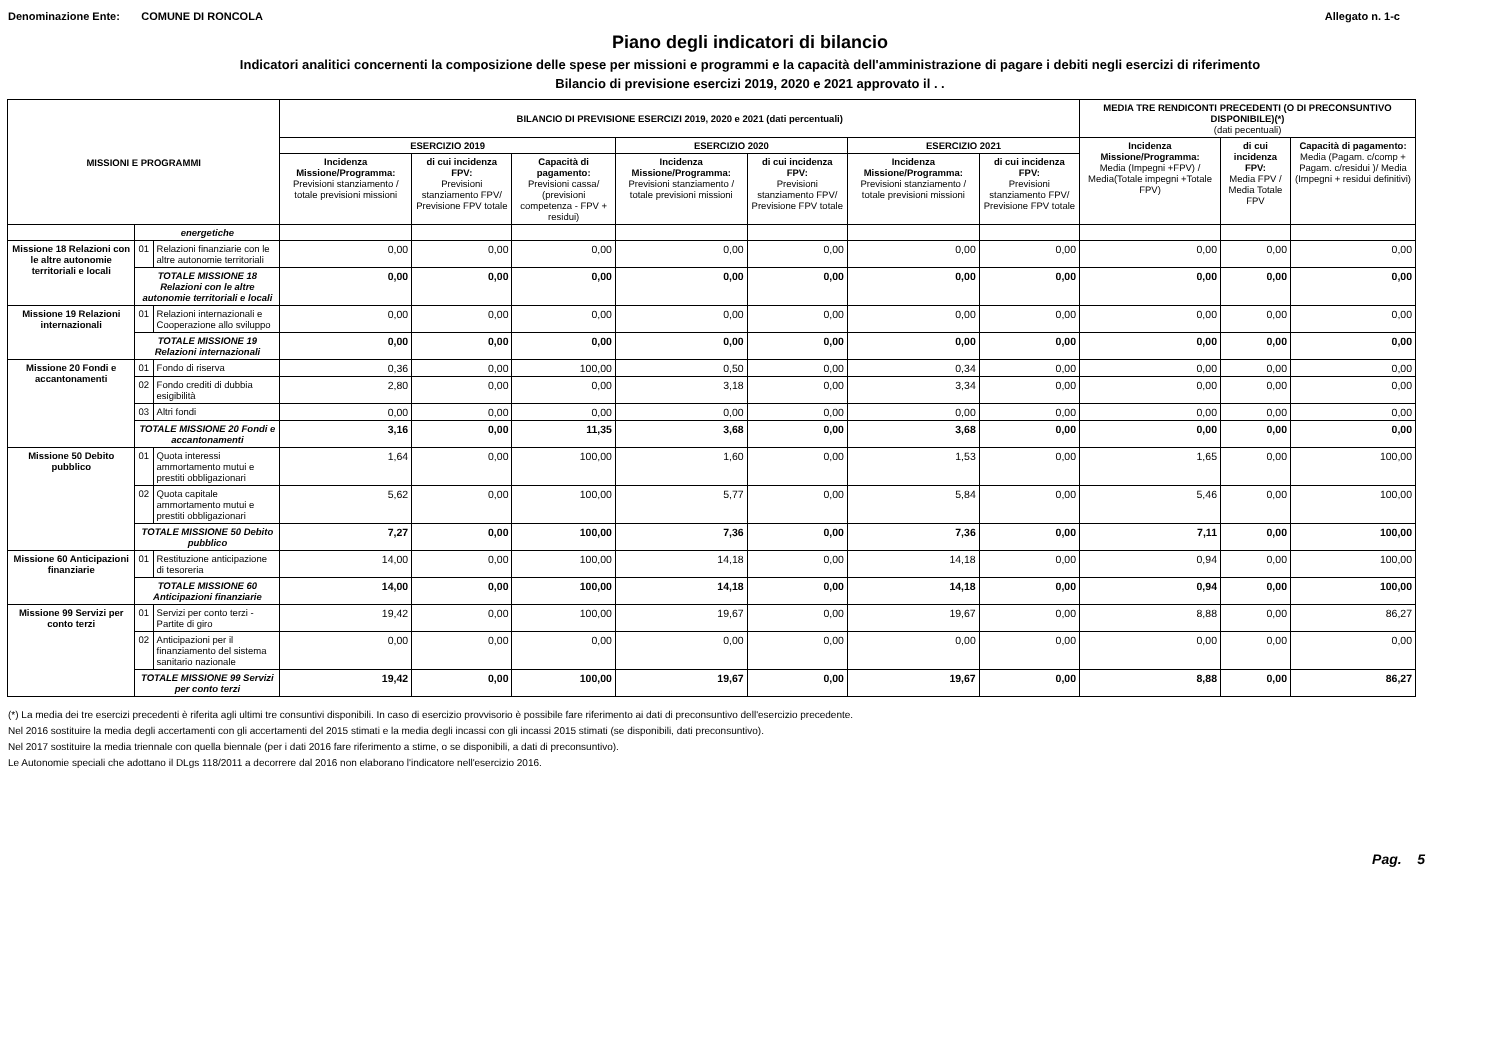Denominazione Ente: COMUNE DI RONCOLA Allegato n. 1-c
Piano degli indicatori di bilancio
Indicatori analitici concernenti la composizione delle spese per missioni e programmi e la capacità dell'amministrazione di pagare i debiti negli esercizi di riferimento
Bilancio di previsione esercizi 2019, 2020 e 2021 approvato il . .
| MISSIONI E PROGRAMMI | | | BILANCIO DI PREVISIONE ESERCIZI 2019, 2020 e 2021 (dati percentuali) | | | | | | | MEDIA TRE RENDICONTI PRECEDENTI (O DI PRECONSUNTIVO DISPONIBILE)(*) (dati pecentuali) | | |
| --- | --- | --- | --- | --- | --- | --- | --- | --- | --- | --- | --- | --- |
| | | | ESERCIZIO 2019 | | | ESERCIZIO 2020 | | ESERCIZIO 2021 | | Incidenza Missione/Programma: Media (Impegni +FPV) / Media(Totale impegni +Totale FPV) | di cui incidenza FPV: Media FPV / Media Totale FPV | Capacità di pagamento: Media (Pagam. c/comp + Pagam. c/residui )/ Media (Impegni + residui definitivi) |
| | | | Incidenza Missione/Programma: Previsioni stanziamento / totale previsioni missioni | di cui incidenza FPV: Previsioni stanziamento FPV/ Previsione FPV totale | Capacità di pagamento: Previsioni cassa/ (previsioni competenza - FPV + residui) | Incidenza Missione/Programma: Previsioni stanziamento / totale previsioni missioni | di cui incidenza FPV: Previsioni stanziamento FPV/ Previsione FPV totale | Incidenza Missione/Programma: Previsioni stanziamento / totale previsioni missioni | di cui incidenza FPV: Previsioni stanziamento FPV/ Previsione FPV totale | | | |
| | energetiche | | | | | | | | | | | |
| Missione 18 Relazioni con le altre autonomie territoriali e locali | 01 | Relazioni finanziarie con le altre autonomie territoriali | 0,00 | 0,00 | 0,00 | 0,00 | 0,00 | 0,00 | 0,00 | 0,00 | 0,00 | 0,00 |
| | TOTALE MISSIONE 18 Relazioni con le altre autonomie territoriali e locali | | 0,00 | 0,00 | 0,00 | 0,00 | 0,00 | 0,00 | 0,00 | 0,00 | 0,00 | 0,00 |
| Missione 19 Relazioni internazionali | 01 | Relazioni internazionali e Cooperazione allo sviluppo | 0,00 | 0,00 | 0,00 | 0,00 | 0,00 | 0,00 | 0,00 | 0,00 | 0,00 | 0,00 |
| | TOTALE MISSIONE 19 Relazioni internazionali | | 0,00 | 0,00 | 0,00 | 0,00 | 0,00 | 0,00 | 0,00 | 0,00 | 0,00 | 0,00 |
| Missione 20 Fondi e accantonamenti | 01 | Fondo di riserva | 0,36 | 0,00 | 100,00 | 0,50 | 0,00 | 0,34 | 0,00 | 0,00 | 0,00 | 0,00 |
| | 02 | Fondo crediti di dubbia esigibilità | 2,80 | 0,00 | 0,00 | 3,18 | 0,00 | 3,34 | 0,00 | 0,00 | 0,00 | 0,00 |
| | 03 | Altri fondi | 0,00 | 0,00 | 0,00 | 0,00 | 0,00 | 0,00 | 0,00 | 0,00 | 0,00 | 0,00 |
| | TOTALE MISSIONE 20 Fondi e accantonamenti | | 3,16 | 0,00 | 11,35 | 3,68 | 0,00 | 3,68 | 0,00 | 0,00 | 0,00 | 0,00 |
| Missione 50 Debito pubblico | 01 | Quota interessi ammortamento mutui e prestiti obbligazionari | 1,64 | 0,00 | 100,00 | 1,60 | 0,00 | 1,53 | 0,00 | 1,65 | 0,00 | 100,00 |
| | 02 | Quota capitale ammortamento mutui e prestiti obbligazionari | 5,62 | 0,00 | 100,00 | 5,77 | 0,00 | 5,84 | 0,00 | 5,46 | 0,00 | 100,00 |
| | TOTALE MISSIONE 50 Debito pubblico | | 7,27 | 0,00 | 100,00 | 7,36 | 0,00 | 7,36 | 0,00 | 7,11 | 0,00 | 100,00 |
| Missione 60 Anticipazioni finanziarie | 01 | Restituzione anticipazione di tesoreria | 14,00 | 0,00 | 100,00 | 14,18 | 0,00 | 14,18 | 0,00 | 0,94 | 0,00 | 100,00 |
| | TOTALE MISSIONE 60 Anticipazioni finanziarie | | 14,00 | 0,00 | 100,00 | 14,18 | 0,00 | 14,18 | 0,00 | 0,94 | 0,00 | 100,00 |
| Missione 99 Servizi per conto terzi | 01 | Servizi per conto terzi - Partite di giro | 19,42 | 0,00 | 100,00 | 19,67 | 0,00 | 19,67 | 0,00 | 8,88 | 0,00 | 86,27 |
| | 02 | Anticipazioni per il finanziamento del sistema sanitario nazionale | 0,00 | 0,00 | 0,00 | 0,00 | 0,00 | 0,00 | 0,00 | 0,00 | 0,00 | 0,00 |
| | TOTALE MISSIONE 99 Servizi per conto terzi | | 19,42 | 0,00 | 100,00 | 19,67 | 0,00 | 19,67 | 0,00 | 8,88 | 0,00 | 86,27 |
(*) La media dei tre esercizi precedenti è riferita agli ultimi tre consuntivi disponibili. In caso di esercizio provvisorio è possibile fare riferimento ai dati di preconsuntivo dell'esercizio precedente.
Nel 2016 sostituire la media degli accertamenti con gli accertamenti del 2015 stimati e la media degli incassi con gli incassi 2015 stimati (se disponibili, dati preconsuntivo).
Nel 2017 sostituire la media triennale con quella biennale (per i dati 2016 fare riferimento a stime, o se disponibili, a dati di preconsuntivo).
Le Autonomie speciali che adottano il DLgs 118/2011 a decorrere dal 2016 non elaborano l'indicatore nell'esercizio 2016.
Pag. 5